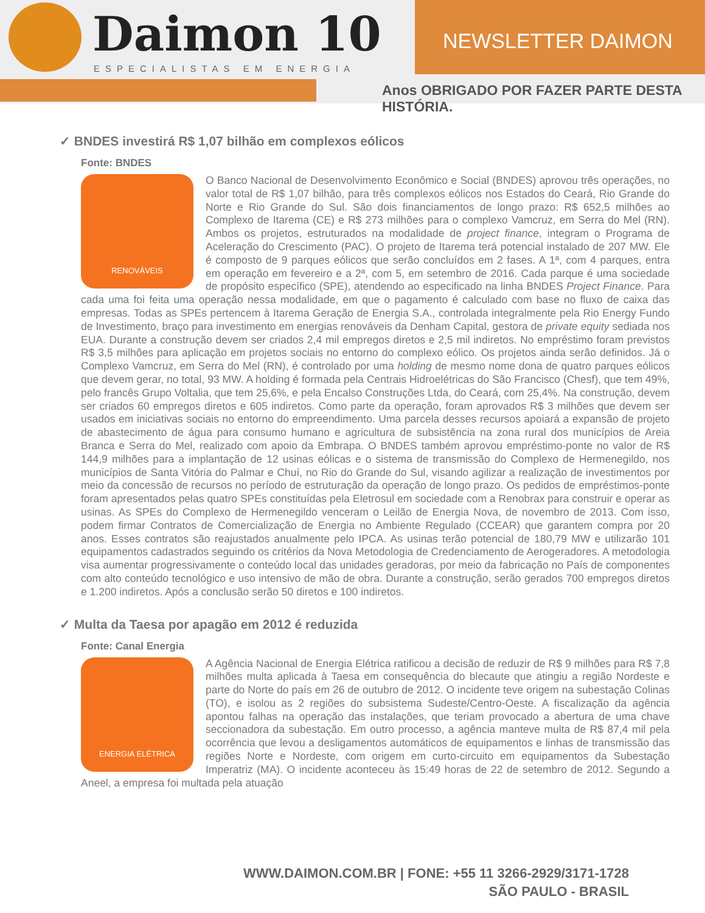Daimon 10
ESPECIALISTAS EM ENERGIA
NEWSLETTER DAIMON
Anos OBRIGADO POR FAZER PARTE DESTA HISTÓRIA.
✓ BNDES investirá R$ 1,07 bilhão em complexos eólicos
Fonte: BNDES
RENOVÁVEIS
O Banco Nacional de Desenvolvimento Econômico e Social (BNDES) aprovou três operações, no valor total de R$ 1,07 bilhão, para três complexos eólicos nos Estados do Ceará, Rio Grande do Norte e Rio Grande do Sul. São dois financiamentos de longo prazo: R$ 652,5 milhões ao Complexo de Itarema (CE) e R$ 273 milhões para o complexo Vamcruz, em Serra do Mel (RN). Ambos os projetos, estruturados na modalidade de project finance, integram o Programa de Aceleração do Crescimento (PAC). O projeto de Itarema terá potencial instalado de 207 MW. Ele é composto de 9 parques eólicos que serão concluídos em 2 fases. A 1ª, com 4 parques, entra em operação em fevereiro e a 2ª, com 5, em setembro de 2016. Cada parque é uma sociedade de propósito específico (SPE), atendendo ao especificado na linha BNDES Project Finance. Para cada uma foi feita uma operação nessa modalidade, em que o pagamento é calculado com base no fluxo de caixa das empresas. Todas as SPEs pertencem à Itarema Geração de Energia S.A., controlada integralmente pela Rio Energy Fundo de Investimento, braço para investimento em energias renováveis da Denham Capital, gestora de private equity sediada nos EUA. Durante a construção devem ser criados 2,4 mil empregos diretos e 2,5 mil indiretos. No empréstimo foram previstos R$ 3,5 milhões para aplicação em projetos sociais no entorno do complexo eólico. Os projetos ainda serão definidos. Já o Complexo Vamcruz, em Serra do Mel (RN), é controlado por uma holding de mesmo nome dona de quatro parques eólicos que devem gerar, no total, 93 MW. A holding é formada pela Centrais Hidroelétricas do São Francisco (Chesf), que tem 49%, pelo francês Grupo Voltalia, que tem 25,6%, e pela Encalso Construções Ltda, do Ceará, com 25,4%. Na construção, devem ser criados 60 empregos diretos e 605 indiretos. Como parte da operação, foram aprovados R$ 3 milhões que devem ser usados em iniciativas sociais no entorno do empreendimento. Uma parcela desses recursos apoiará a expansão de projeto de abastecimento de água para consumo humano e agricultura de subsistência na zona rural dos municípios de Areia Branca e Serra do Mel, realizado com apoio da Embrapa. O BNDES também aprovou empréstimo-ponte no valor de R$ 144,9 milhões para a implantação de 12 usinas eólicas e o sistema de transmissão do Complexo de Hermenegildo, nos municípios de Santa Vitória do Palmar e Chuí, no Rio do Grande do Sul, visando agilizar a realização de investimentos por meio da concessão de recursos no período de estruturação da operação de longo prazo. Os pedidos de empréstimos-ponte foram apresentados pelas quatro SPEs constituídas pela Eletrosul em sociedade com a Renobrax para construir e operar as usinas. As SPEs do Complexo de Hermenegildo venceram o Leilão de Energia Nova, de novembro de 2013. Com isso, podem firmar Contratos de Comercialização de Energia no Ambiente Regulado (CCEAR) que garantem compra por 20 anos. Esses contratos são reajustados anualmente pelo IPCA. As usinas terão potencial de 180,79 MW e utilizarão 101 equipamentos cadastrados seguindo os critérios da Nova Metodologia de Credenciamento de Aerogeradores. A metodologia visa aumentar progressivamente o conteúdo local das unidades geradoras, por meio da fabricação no País de componentes com alto conteúdo tecnológico e uso intensivo de mão de obra. Durante a construção, serão gerados 700 empregos diretos e 1.200 indiretos. Após a conclusão serão 50 diretos e 100 indiretos.
✓ Multa da Taesa por apagão em 2012 é reduzida
Fonte: Canal Energia
ENERGIA ELÉTRICA
A Agência Nacional de Energia Elétrica ratificou a decisão de reduzir de R$ 9 milhões para R$ 7,8 milhões multa aplicada à Taesa em consequência do blecaute que atingiu a região Nordeste e parte do Norte do país em 26 de outubro de 2012. O incidente teve origem na subestação Colinas (TO), e isolou as 2 regiões do subsistema Sudeste/Centro-Oeste. A fiscalização da agência apontou falhas na operação das instalações, que teriam provocado a abertura de uma chave seccionadora da subestação. Em outro processo, a agência manteve multa de R$ 87,4 mil pela ocorrência que levou a desligamentos automáticos de equipamentos e linhas de transmissão das regiões Norte e Nordeste, com origem em curto-circuito em equipamentos da Subestação Imperatriz (MA). O incidente aconteceu às 15:49 horas de 22 de setembro de 2012. Segundo a Aneel, a empresa foi multada pela atuação
WWW.DAIMON.COM.BR | FONE: +55 11 3266-2929/3171-1728
SÃO PAULO - BRASIL